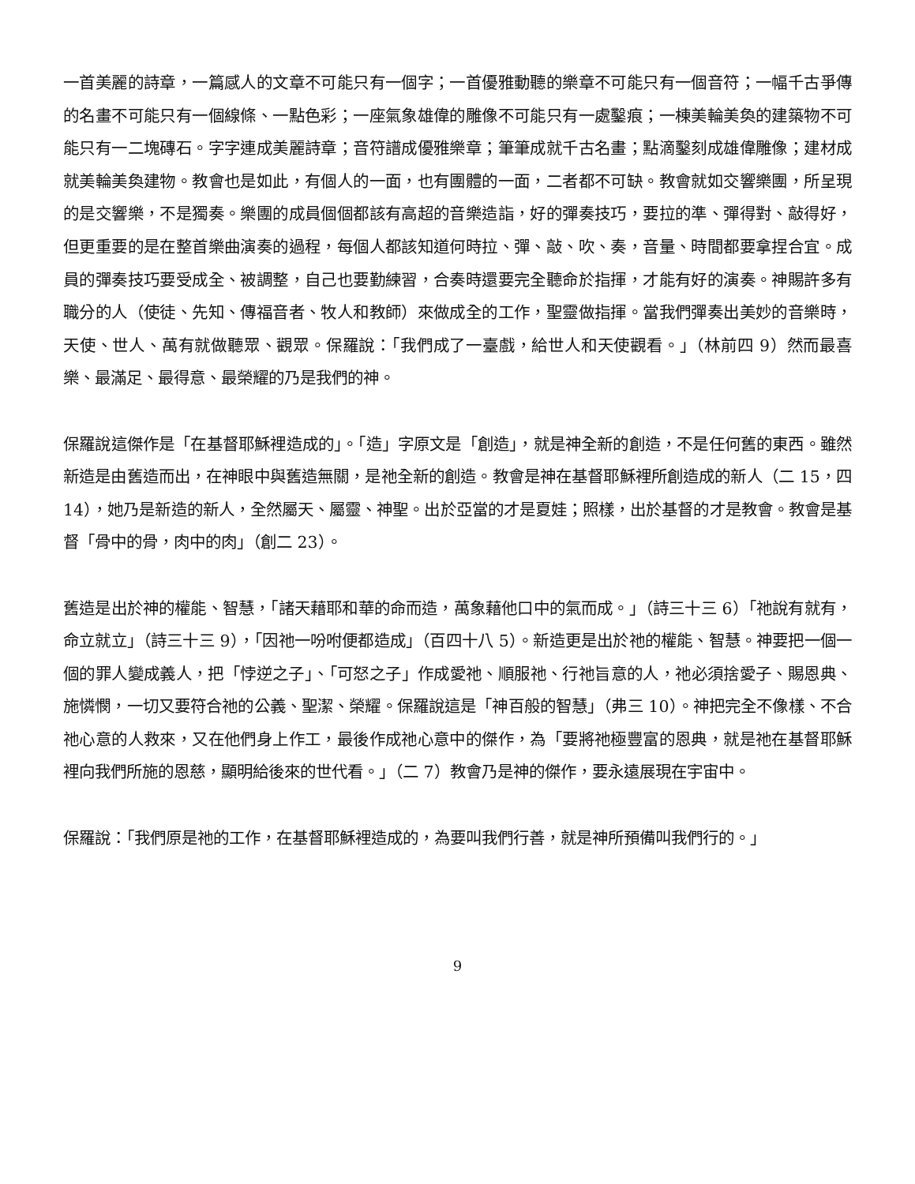一首美麗的詩章，一篇感人的文章不可能只有一個字；一首優雅動聽的樂章不可能只有一個音符；一幅千古爭傳的名畫不可能只有一個線條、一點色彩；一座氣象雄偉的雕像不可能只有一處鑿痕；一棟美輪美奐的建築物不可能只有一二塊磚石。字字連成美麗詩章；音符譜成優雅樂章；筆筆成就千古名畫；點滴鑿刻成雄偉雕像；建材成就美輪美奐建物。教會也是如此，有個人的一面，也有團體的一面，二者都不可缺。教會就如交響樂團，所呈現的是交響樂，不是獨奏。樂團的成員個個都該有高超的音樂造詣，好的彈奏技巧，要拉的準、彈得對、敲得好，但更重要的是在整首樂曲演奏的過程，每個人都該知道何時拉、彈、敲、吹、奏，音量、時間都要拿捏合宜。成員的彈奏技巧要受成全、被調整，自己也要勤練習，合奏時還要完全聽命於指揮，才能有好的演奏。神賜許多有職分的人（使徒、先知、傳福音者、牧人和教師）來做成全的工作，聖靈做指揮。當我們彈奏出美妙的音樂時，天使、世人、萬有就做聽眾、觀眾。保羅說：「我們成了一臺戲，給世人和天使觀看。」（林前四 9）然而最喜樂、最滿足、最得意、最榮耀的乃是我們的神。
保羅說這傑作是「在基督耶穌裡造成的」。「造」字原文是「創造」，就是神全新的創造，不是任何舊的東西。雖然新造是由舊造而出，在神眼中與舊造無關，是祂全新的創造。教會是神在基督耶穌裡所創造成的新人（二 15，四 14），她乃是新造的新人，全然屬天、屬靈、神聖。出於亞當的才是夏娃；照樣，出於基督的才是教會。教會是基督「骨中的骨，肉中的肉」（創二 23）。
舊造是出於神的權能、智慧，「諸天藉耶和華的命而造，萬象藉他口中的氣而成。」（詩三十三 6）「祂說有就有，命立就立」（詩三十三 9），「因祂一吩咐便都造成」（百四十八 5）。新造更是出於祂的權能、智慧。神要把一個一個的罪人變成義人，把「悖逆之子」、「可怒之子」作成愛祂、順服祂、行祂旨意的人，祂必須捨愛子、賜恩典、施憐憫，一切又要符合祂的公義、聖潔、榮耀。保羅說這是「神百般的智慧」（弗三 10）。神把完全不像樣、不合祂心意的人救來，又在他們身上作工，最後作成祂心意中的傑作，為「要將祂極豐富的恩典，就是祂在基督耶穌裡向我們所施的恩慈，顯明給後來的世代看。」（二 7）教會乃是神的傑作，要永遠展現在宇宙中。
保羅說：「我們原是祂的工作，在基督耶穌裡造成的，為要叫我們行善，就是神所預備叫我們行的。」
9